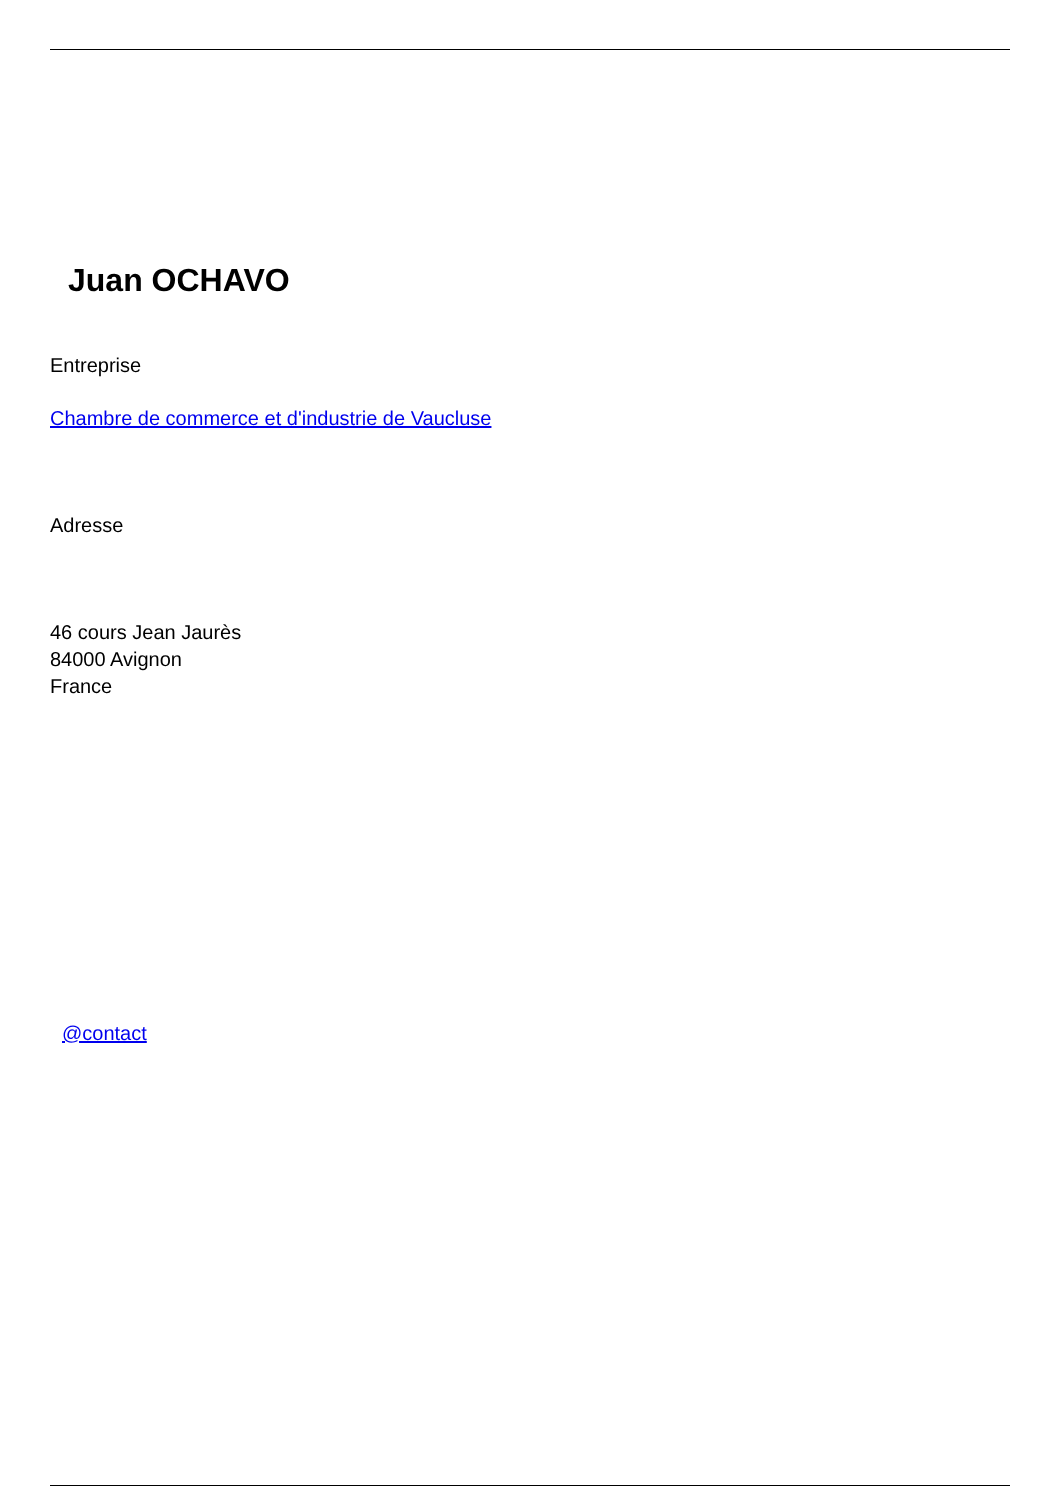Juan OCHAVO
Entreprise
Chambre de commerce et d'industrie de Vaucluse
Adresse
46 cours Jean Jaurès
84000 Avignon
France
@contact